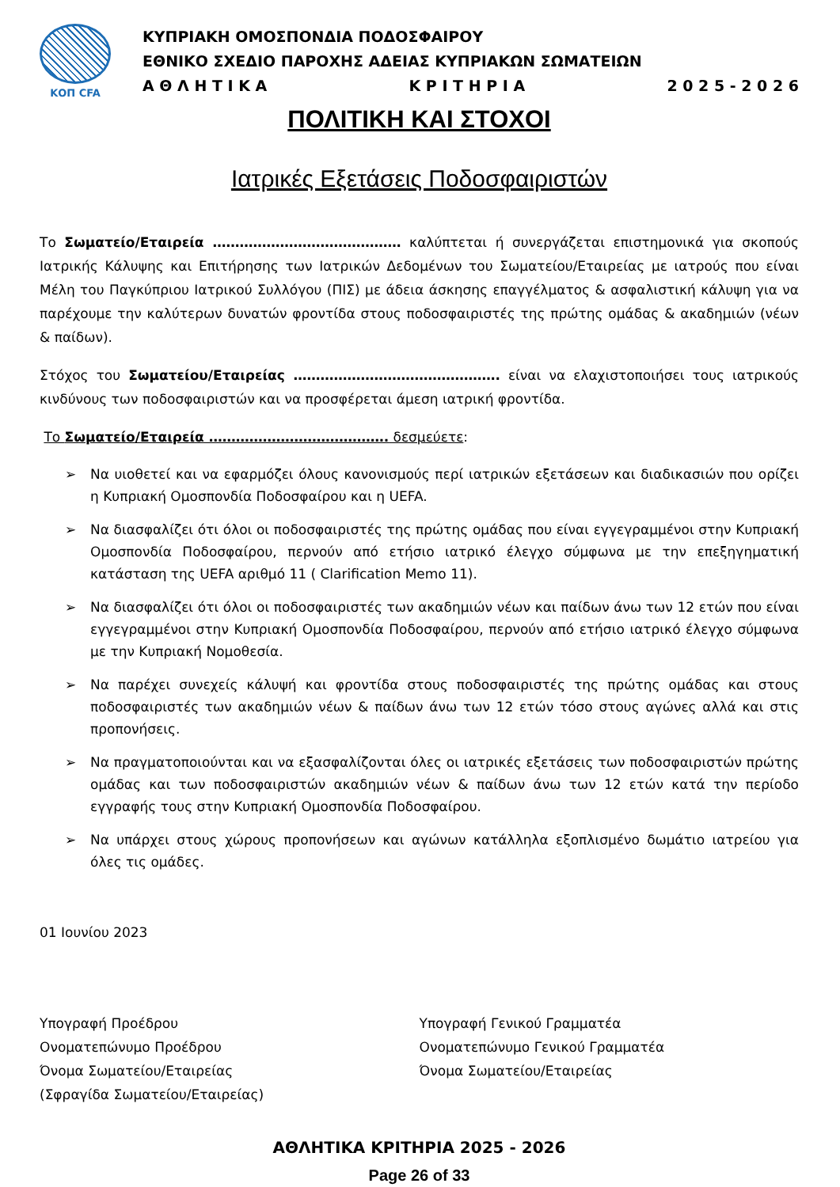ΚΟΠ CFA
ΚΥΠΡΙΑΚΗ ΟΜΟΣΠΟΝΔΙΑ ΠΟΔΟΣΦΑΙΡΟΥ
ΕΘΝΙΚΟ ΣΧΕΔΙΟ ΠΑΡΟΧΗΣ ΑΔΕΙΑΣ ΚΥΠΡΙΑΚΩΝ ΣΩΜΑΤΕΙΩΝ
Α Θ Λ Η Τ Ι Κ Α Κ Ρ Ι Τ Η Ρ Ι Α 2 0 2 5 - 2 0 2 6
ΠΟΛΙΤΙΚΗ ΚΑΙ ΣΤΟΧΟΙ
Ιατρικές Εξετάσεις Ποδοσφαιριστών
Το Σωματείο/Εταιρεία …………………………………… καλύπτεται ή συνεργάζεται επιστημονικά για σκοπούς Ιατρικής Κάλυψης και Επιτήρησης των Ιατρικών Δεδομένων του Σωματείου/Εταιρείας με ιατρούς που είναι Μέλη του Παγκύπριου Ιατρικού Συλλόγου (ΠΙΣ) με άδεια άσκησης επαγγέλματος & ασφαλιστική κάλυψη για να παρέχουμε την καλύτερων δυνατών φροντίδα στους ποδοσφαιριστές της πρώτης ομάδας & ακαδημιών (νέων & παίδων).
Στόχος του Σωματείου/Εταιρείας ………………………………………. είναι να ελαχιστοποιήσει τους ιατρικούς κινδύνους των ποδοσφαιριστών και να προσφέρεται άμεση ιατρική φροντίδα.
Το Σωματείο/Εταιρεία …………………………………. δεσμεύετε:
➢ Να υιοθετεί και να εφαρμόζει όλους κανονισμούς περί ιατρικών εξετάσεων και διαδικασιών που ορίζει η Κυπριακή Ομοσπονδία Ποδοσφαίρου και η UEFA.
➢ Να διασφαλίζει ότι όλοι οι ποδοσφαιριστές της πρώτης ομάδας που είναι εγγεγραμμένοι στην Κυπριακή Ομοσπονδία Ποδοσφαίρου, περνούν από ετήσιο ιατρικό έλεγχο σύμφωνα με την επεξηγηματική κατάσταση της UEFA αριθμό 11 ( Clarification Memo 11).
➢ Να διασφαλίζει ότι όλοι οι ποδοσφαιριστές των ακαδημιών νέων και παίδων άνω των 12 ετών που είναι εγγεγραμμένοι στην Κυπριακή Ομοσπονδία Ποδοσφαίρου, περνούν από ετήσιο ιατρικό έλεγχο σύμφωνα με την Κυπριακή Νομοθεσία.
➢ Να παρέχει συνεχείς κάλυψή και φροντίδα στους ποδοσφαιριστές της πρώτης ομάδας και στους ποδοσφαιριστές των ακαδημιών νέων & παίδων άνω των 12 ετών τόσο στους αγώνες αλλά και στις προπονήσεις.
➢ Να πραγματοποιούνται και να εξασφαλίζονται όλες οι ιατρικές εξετάσεις των ποδοσφαιριστών πρώτης ομάδας και των ποδοσφαιριστών ακαδημιών νέων & παίδων άνω των 12 ετών κατά την περίοδο εγγραφής τους στην Κυπριακή Ομοσπονδία Ποδοσφαίρου.
➢ Να υπάρχει στους χώρους προπονήσεων και αγώνων κατάλληλα εξοπλισμένο δωμάτιο ιατρείου για όλες τις ομάδες.
01 Ιουνίου 2023
Υπογραφή Προέδρου
Ονοματεπώνυμο Προέδρου
Όνομα Σωματείου/Εταιρείας
(Σφραγίδα Σωματείου/Εταιρείας)
Υπογραφή Γενικού Γραμματέα
Ονοματεπώνυμο Γενικού Γραμματέα
Όνομα Σωματείου/Εταιρείας
ΑΘΛΗΤΙΚΑ ΚΡΙΤΗΡΙΑ 2025 - 2026
Page 26 of 33